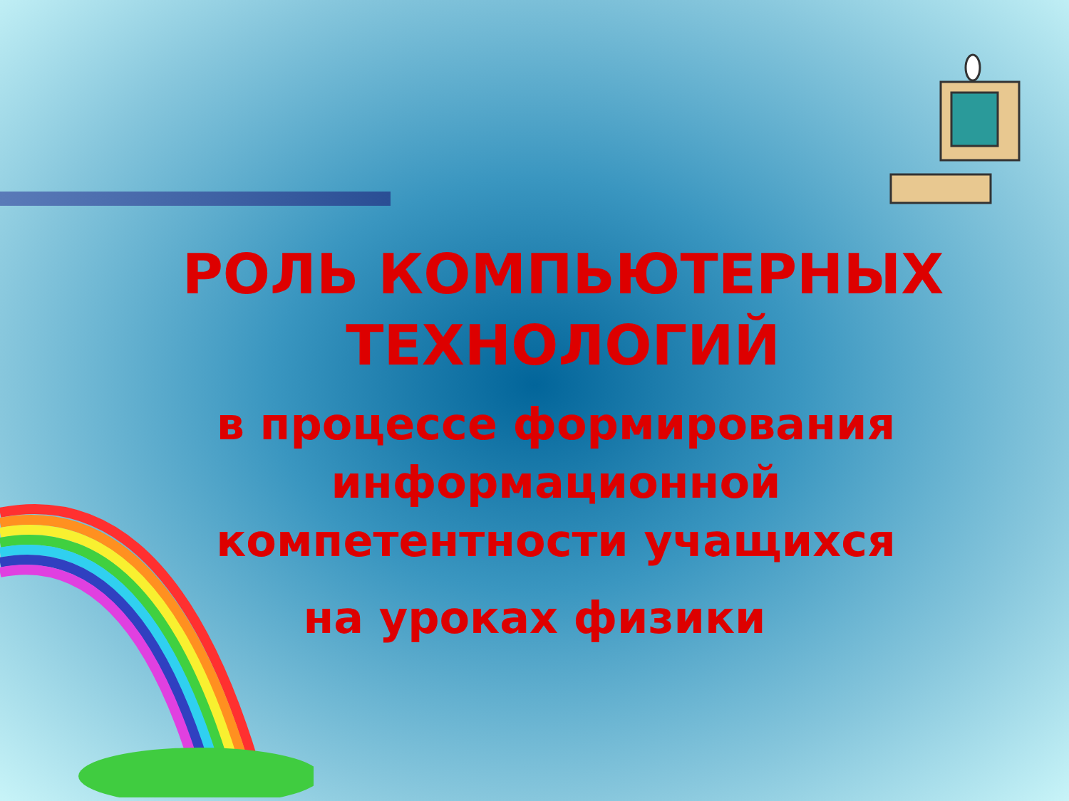РОЛЬ КОМПЬЮТЕРНЫХ
ТЕХНОЛОГИЙ
в процессе формирования
информационной
компетентности учащихся
на уроках физики